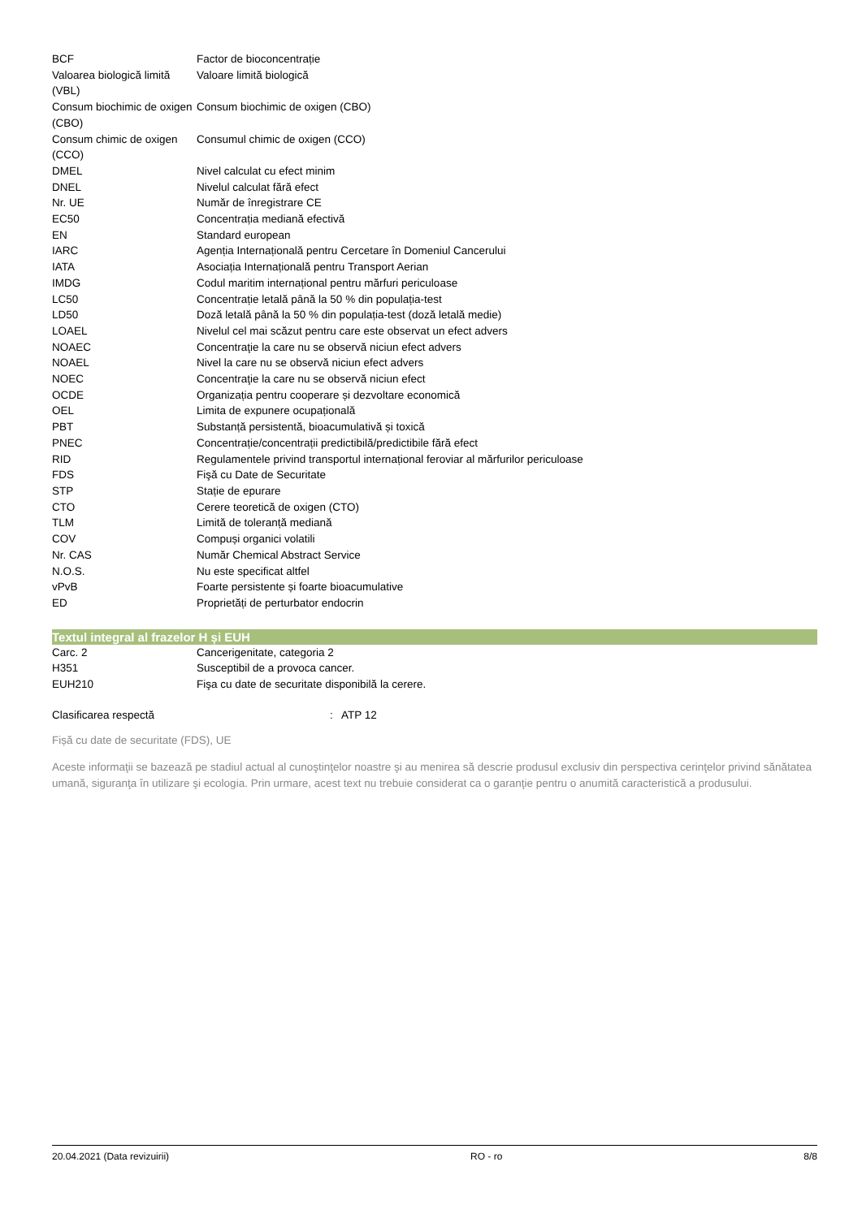| BCF | Factor de bioconcentrație |
| Valoarea biologică limită (VBL) | Valoare limită biologică |
| Consum biochimic de oxigen (CBO) | Consum biochimic de oxigen (CBO) |
| Consum chimic de oxigen (CCO) | Consumul chimic de oxigen (CCO) |
| DMEL | Nivel calculat cu efect minim |
| DNEL | Nivelul calculat fără efect |
| Nr. UE | Număr de înregistrare CE |
| EC50 | Concentrația mediană efectivă |
| EN | Standard european |
| IARC | Agenția Internațională pentru Cercetare în Domeniul Cancerului |
| IATA | Asociația Internațională pentru Transport Aerian |
| IMDG | Codul maritim internațional pentru mărfuri periculoase |
| LC50 | Concentrație letală până la 50 % din populația-test |
| LD50 | Doză letală până la 50 % din populația-test (doză letală medie) |
| LOAEL | Nivelul cel mai scăzut pentru care este observat un efect advers |
| NOAEC | Concentraţie la care nu se observă niciun efect advers |
| NOAEL | Nivel la care nu se observă niciun efect advers |
| NOEC | Concentraţie la care nu se observă niciun efect |
| OCDE | Organizația pentru cooperare și dezvoltare economică |
| OEL | Limita de expunere ocupațională |
| PBT | Substanță persistentă, bioacumulativă și toxică |
| PNEC | Concentrație/concentrații predictibilă/predictibile fără efect |
| RID | Regulamentele privind transportul internațional feroviar al mărfurilor periculoase |
| FDS | Fişă cu Date de Securitate |
| STP | Stație de epurare |
| CTO | Cerere teoretică de oxigen (CTO) |
| TLM | Limită de toleranță mediană |
| COV | Compuși organici volatili |
| Nr. CAS | Număr Chemical Abstract Service |
| N.O.S. | Nu este specificat altfel |
| vPvB | Foarte persistente și foarte bioacumulative |
| ED | Proprietăți de perturbator endocrin |
Textul integral al frazelor H și EUH
| Carc. 2 | Cancerigenitate, categoria 2 |
| H351 | Susceptibil de a provoca cancer. |
| EUH210 | Fişa cu date de securitate disponibilă la cerere. |
Clasificarea respectă: ATP 12
Fișă cu date de securitate (FDS), UE
Aceste informaţii se bazează pe stadiul actual al cunoştinţelor noastre şi au menirea să descrie produsul exclusiv din perspectiva cerinţelor privind sănătatea umană, siguranţa în utilizare şi ecologia. Prin urmare, acest text nu trebuie considerat ca o garanţie pentru o anumită caracteristică a produsului.
20.04.2021 (Data revizuirii) RO - ro 8/8